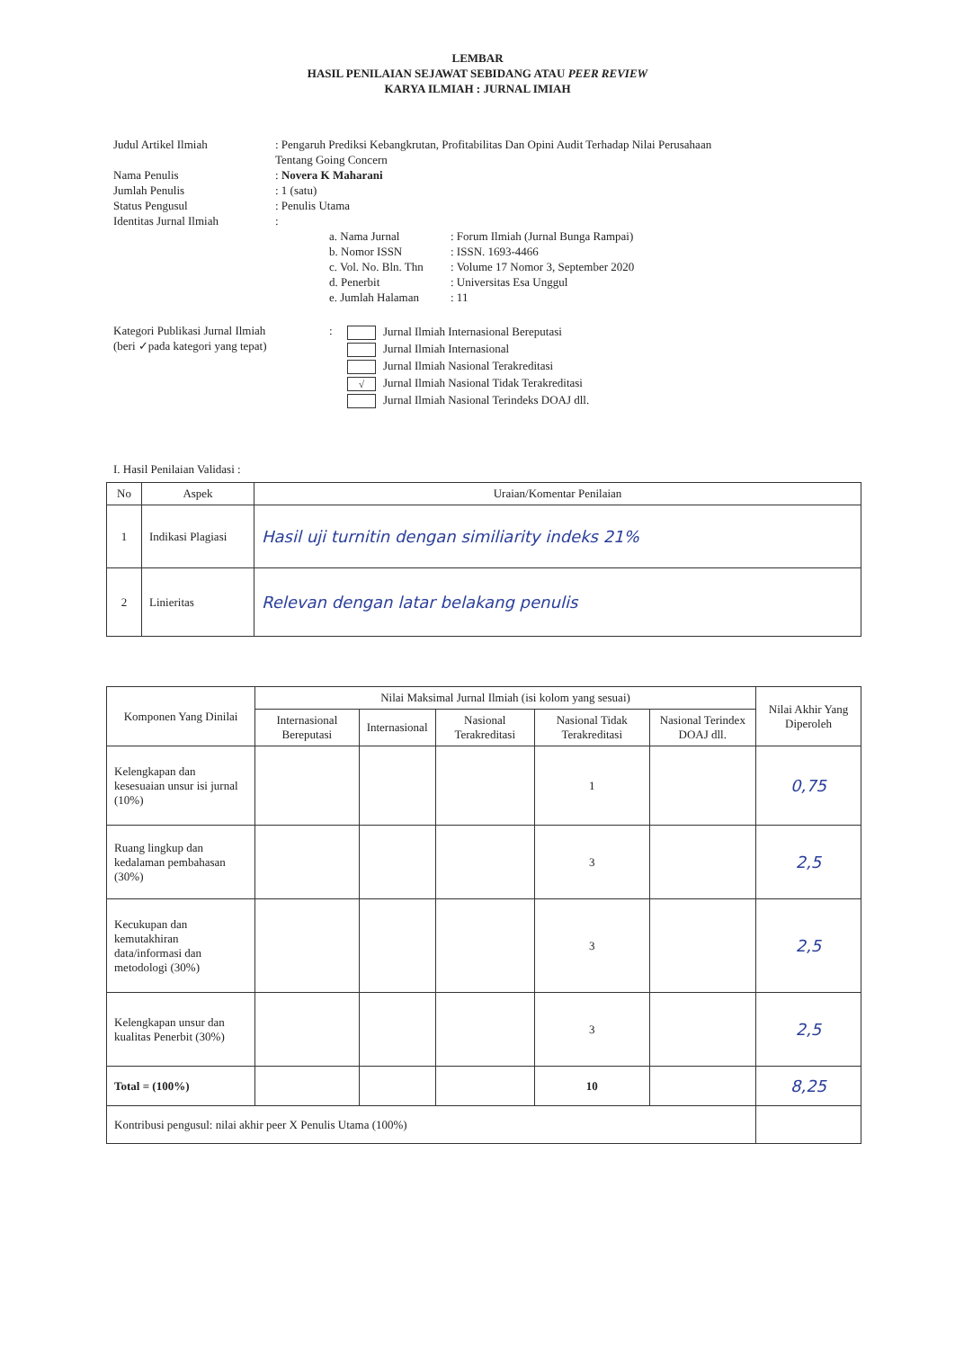LEMBAR
HASIL PENILAIAN SEJAWAT SEBIDANG ATAU PEER REVIEW
KARYA ILMIAH : JURNAL IMIAH
Judul Artikel Ilmiah : Pengaruh Prediksi Kebangkrutan, Profitabilitas Dan Opini Audit Terhadap Nilai Perusahaan
Tentang Going Concern
Nama Penulis : Novera K Maharani
Jumlah Penulis : 1 (satu)
Status Pengusul : Penulis Utama
Identitas Jurnal Ilmiah :
a. Nama Jurnal : Forum Ilmiah (Jurnal Bunga Rampai)
b. Nomor ISSN : ISSN. 1693-4466
c. Vol. No. Bln. Thn
: Volume 17 Nomor 3, September 2020
d. Penerbit : Universitas Esa Unggul
e. Jumlah Halaman : 11
Kategori Publikasi Jurnal Ilmiah
(beri ✓pada kategori yang tepat)
:
Jurnal Ilmiah Internasional Bereputasi
Jurnal Ilmiah Internasional
Jurnal Ilmiah Nasional Terakreditasi
√ Jurnal Ilmiah Nasional Tidak Terakreditasi
Jurnal Ilmiah Nasional Terindeks DOAJ dll.
I. Hasil Penilaian Validasi :
| No | Aspek | Uraian/Komentar Penilaian |
| --- | --- | --- |
| 1 | Indikasi Plagiasi | Hasil uji turnitin dengan similiarity indeks 21% |
| 2 | Linieritas | Relevan dengan latar belakang penulis |
| Komponen Yang Dinilai | Nilai Maksimal Jurnal Ilmiah (isi kolom yang sesuai) | | | | | Nilai Akhir Yang Diperoleh |
| --- | --- | --- | --- | --- | --- | --- |
| | Internasional Bereputasi | Internasional | Nasional Terakreditasi | Nasional Tidak Terakreditasi | Nasional Terindex DOAJ dll. | |
| Kelengkapan dan kesesuaian unsur isi jurnal (10%) | | | | 1 | | 0,75 |
| Ruang lingkup dan kedalaman pembahasan (30%) | | | | 3 | | 2,5 |
| Kecukupan dan kemutakhiran data/informasi dan metodologi (30%) | | | | 3 | | 2,5 |
| Kelengkapan unsur dan kualitas Penerbit (30%) | | | | 3 | | 2,5 |
| Total = (100%) | | | | 10 | | 8,25 |
| Kontribusi pengusul: nilai akhir peer X Penulis Utama (100%) | | | | | | |